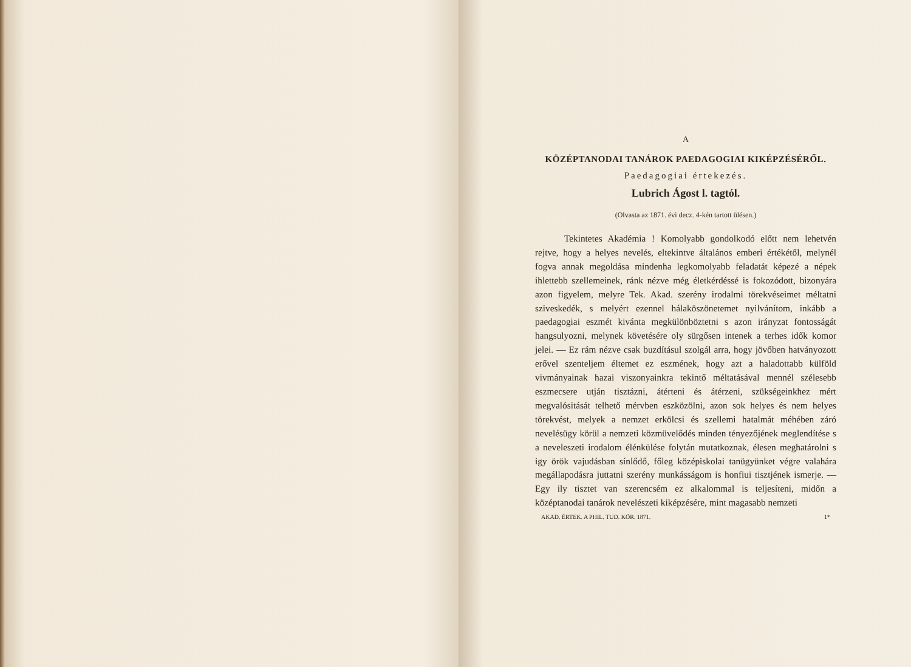A
KÖZÉPTANODAI TANÁROK PAEDAGOGIAI KIKÉPZÉSÉRŐL.
Paedagogiai értekezés.
Lubrich Ágost l. tagtól.
(Olvasta az 1871. évi decz. 4-kén tartott ülésen.)
Tekintetes Akadémia ! Komolyabb gondolkodó előtt nem lehetvén rejtve, hogy a helyes nevelés, eltekintve általános emberi értékétől, melynél fogva annak megoldása mindenha legkomolyabb feladatát képezé a népek ihlettebb szellemeinek, ránk nézve még életkérdéssé is fokozódott, bizonyára azon figyelem, melyre Tek. Akad. szerény irodalmi törekvéseimet méltatni sziveskedék, s melyért ezennel hálaköszönetemet nyilvánítom, inkább a paedagogiai eszmét kivánta megkülönböztetni s azon irányzat fontosságát hangsulyozni, melynek követésére oly sürgősen intenek a terhes idők komor jelei. — Ez rám nézve csak buzdításul szolgál arra, hogy jövőben hatványozott erővel szenteljem éltemet ez eszmének, hogy azt a haladottabb külföld vivmányainak hazai viszonyainkra tekintő méltatásával mennél szélesebb eszmecsere utján tisztázni, átérteni és átérzeni, szükségeinkhez mért megvalósitását telhető mérvben eszközölni, azon sok helyes és nem helyes törekvést, melyek a nemzet erkölcsi és szellemi hatalmát méhében záró nevelésügy körül a nemzeti közmüvelődés minden tényezőjének meglendítése s a neveleszeti irodalom élénkülése folytán mutatkoznak, élesen meghatárolni s igy örök vajudásban sínlődő, főleg középiskolai tanügyünket végre valahára megállapodásra juttatni szerény munkásságom is honfiui tisztjének ismerje. — Egy ily tisztet van szerencsém ez alkalommal is teljesíteni, midőn a középtanodai tanárok nevelészeti kiképzésére, mint magasabb nemzeti
AKAD. ÉRTEK. A PHIL. TUD. KÖR. 1871. 1*